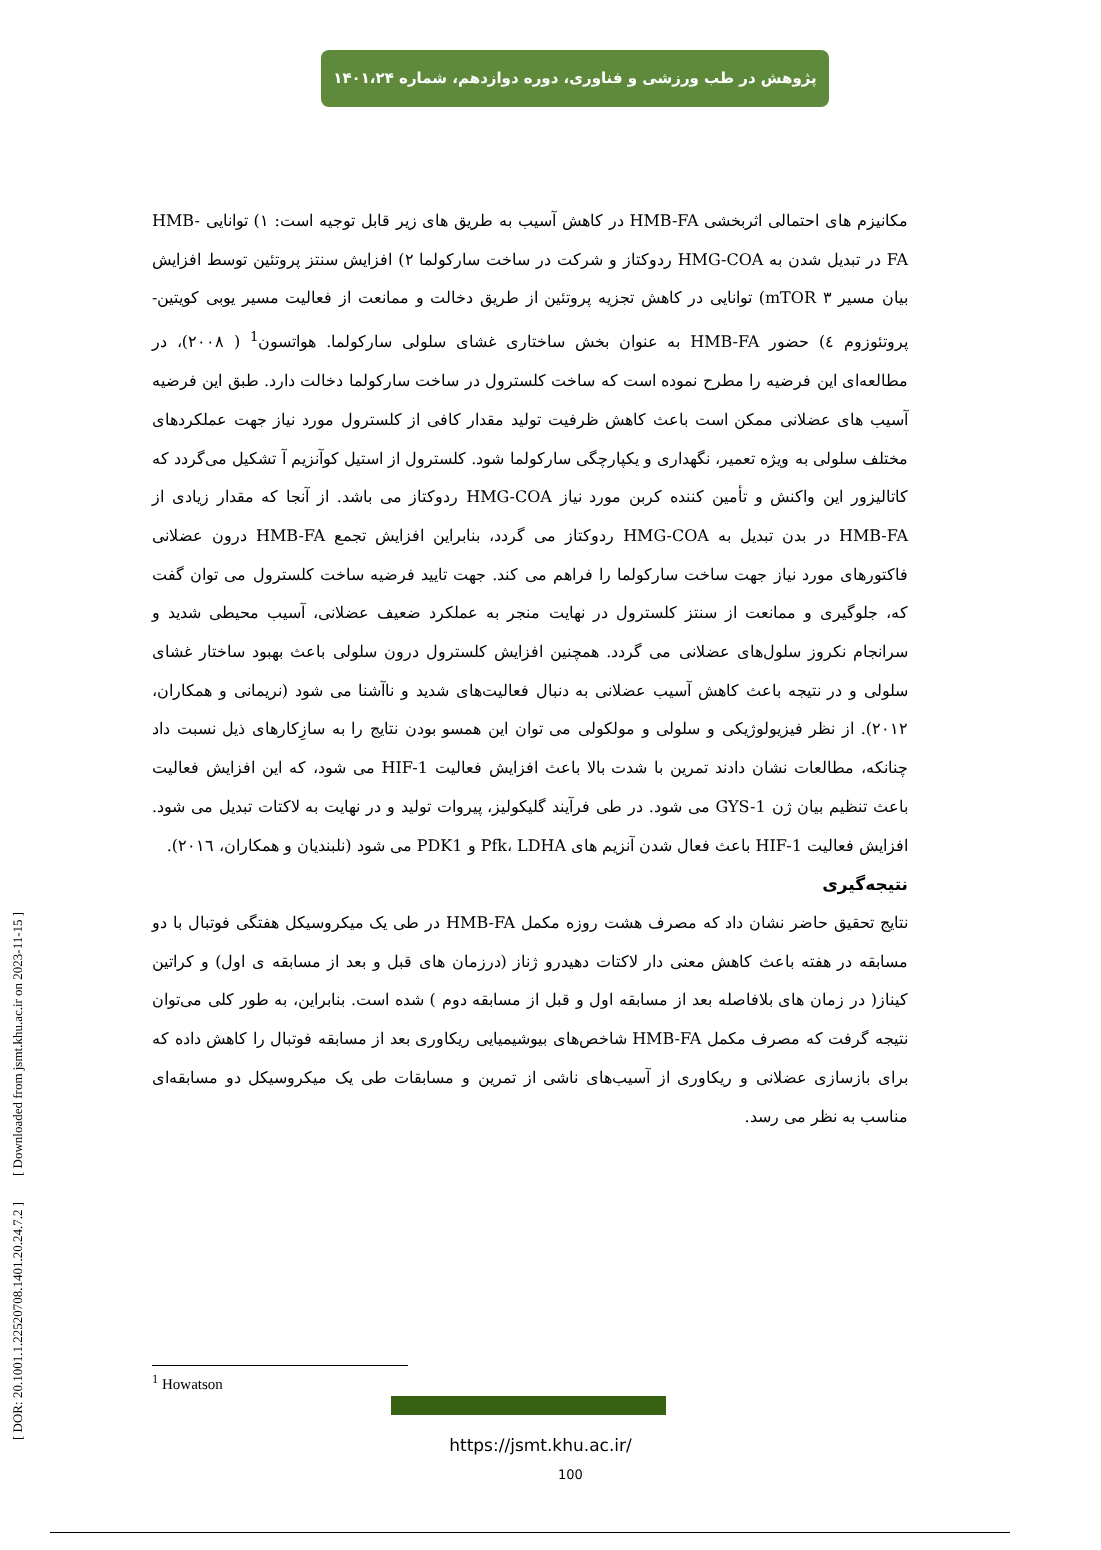پژوهش در طب ورزشی و فناوری، دوره دوازدهم، شماره ۱۴۰۱،۲۴
مکانیزم های احتمالی اثربخشی HMB-FA در کاهش آسیب به طریق های زیر قابل توجیه است: ۱) توانایی HMB-FA در تبدیل شدن به HMG-COA ردوکتاز و شرکت در ساخت سارکولما ۲) افزایش سنتز پروتئین توسط افزایش بیان مسیر mTOR ۳) توانایی در کاهش تجزیه پروتئین از طریق دخالت و ممانعت از فعالیت مسیر یوبی کویتین-پروتئوزوم ٤) حضور HMB-FA به عنوان بخش ساختاری غشای سلولی سارکولما. هواتسون<sup>1</sup> ( ۲۰۰۸)، در مطالعه‌ای این فرضیه را مطرح نموده است که ساخت کلسترول در ساخت سارکولما دخالت دارد. طبق این فرضیه آسیب های عضلانی ممکن است باعث کاهش ظرفیت تولید مقدار کافی از کلسترول مورد نیاز جهت عملکردهای مختلف سلولی به ویژه تعمیر، نگهداری و یکپارچگی سارکولما شود. کلسترول از استیل کوآنزیم آ تشکیل می‌گردد که کاتالیزور این واکنش و تأمین کننده کربن مورد نیاز HMG-COA ردوکتاز می باشد. از آنجا که مقدار زیادی از HMB-FA در بدن تبدیل به HMG-COA ردوکتاز می گردد، بنابراین افزایش تجمع HMB-FA درون عضلانی فاکتورهای مورد نیاز جهت ساخت سارکولما را فراهم می کند. جهت تایید فرضیه ساخت کلسترول می توان گفت که، جلوگیری و ممانعت از سنتز کلسترول در نهایت منجر به عملکرد ضعیف عضلانی، آسیب محیطی شدید و سرانجام نکروز سلول‌های عضلانی می گردد. همچنین افزایش کلسترول درون سلولی باعث بهبود ساختار غشای سلولی و در نتیجه باعث کاهش آسیب عضلانی به دنبال فعالیت‌های شدید و ناآشنا می شود (نریمانی و همکاران، ۲۰۱۲). از نظر فیزیولوژیکی و سلولی و مولکولی می توان این همسو بودن نتایج را به سازِکارهای ذیل نسبت داد چنانکه، مطالعات نشان دادند تمرین با شدت بالا باعث افزایش فعالیت HIF-1 می شود، که این افزایش فعالیت باعث تنظیم بیان ژن GYS-1 می شود. در طی فرآیند گلیکولیز، پیروات تولید و در نهایت به لاکتات تبدیل می شود. افزایش فعالیت HIF-1 باعث فعال شدن آنزیم های Pfk، LDHA و PDK1 می شود (نلبندیان و همکاران، ۲۰۱٦).
نتیجه‌گیری
نتایج تحقیق حاضر نشان داد که مصرف هشت روزه مکمل HMB-FA در طی یک میکروسیکل هفتگی فوتبال با دو مسابقه در هفته باعث کاهش معنی دار لاکتات دهیدرو ژناز (درزمان های قبل و بعد از مسابقه ی اول) و کراتین کیناز( در زمان های بلافاصله بعد از مسابقه اول و قبل از مسابقه دوم ) شده است. بنابراین، به طور کلی می‌توان نتیجه گرفت که مصرف مکمل HMB-FA شاخص‌های بیوشیمیایی ریکاوری بعد از مسابقه فوتبال را کاهش داده که برای بازسازی عضلانی و ریکاوری از آسیب‌های ناشی از تمرین و مسابقات طی یک میکروسیکل دو مسابقه‌ای مناسب به نظر می رسد.
[ DOR: 20.1001.1.22520708.1401.20.24.7.2 ] [ Downloaded from jsmt.khu.ac.ir on 2023-11-15 ]
<sup>1</sup> Howatson
https://jsmt.khu.ac.ir/
100